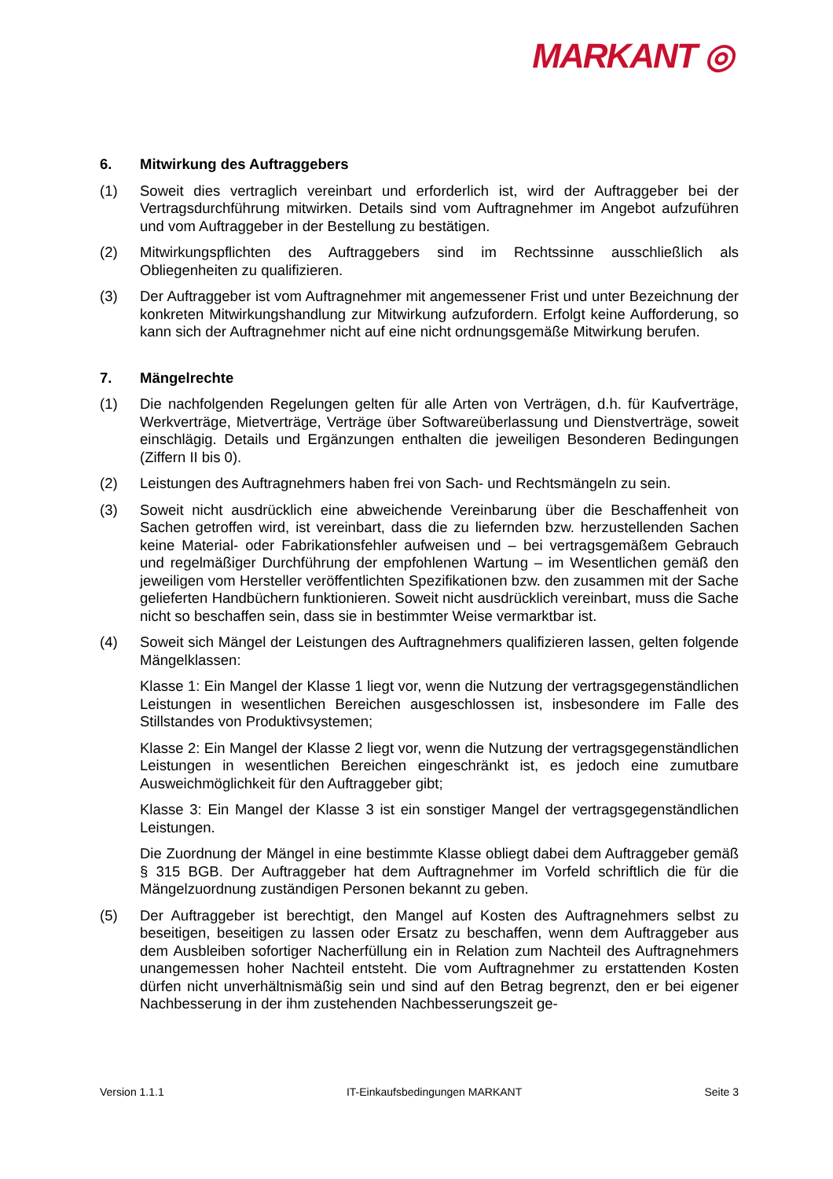MARKANT ◎
6. Mitwirkung des Auftraggebers
(1) Soweit dies vertraglich vereinbart und erforderlich ist, wird der Auftraggeber bei der Vertragsdurchführung mitwirken. Details sind vom Auftragnehmer im Angebot aufzuführen und vom Auftraggeber in der Bestellung zu bestätigen.
(2) Mitwirkungspflichten des Auftraggebers sind im Rechtssinne ausschließlich als Obliegenheiten zu qualifizieren.
(3) Der Auftraggeber ist vom Auftragnehmer mit angemessener Frist und unter Bezeichnung der konkreten Mitwirkungshandlung zur Mitwirkung aufzufordern. Erfolgt keine Aufforderung, so kann sich der Auftragnehmer nicht auf eine nicht ordnungsgemäße Mitwirkung berufen.
7. Mängelrechte
(1) Die nachfolgenden Regelungen gelten für alle Arten von Verträgen, d.h. für Kaufverträge, Werkverträge, Mietverträge, Verträge über Softwareüberlassung und Dienstverträge, soweit einschlägig. Details und Ergänzungen enthalten die jeweiligen Besonderen Bedingungen (Ziffern II bis 0).
(2) Leistungen des Auftragnehmers haben frei von Sach- und Rechtsmängeln zu sein.
(3) Soweit nicht ausdrücklich eine abweichende Vereinbarung über die Beschaffenheit von Sachen getroffen wird, ist vereinbart, dass die zu liefernden bzw. herzustellenden Sachen keine Material- oder Fabrikationsfehler aufweisen und – bei vertragsgemäßem Gebrauch und regelmäßiger Durchführung der empfohlenen Wartung – im Wesentlichen gemäß den jeweiligen vom Hersteller veröffentlichten Spezifikationen bzw. den zusammen mit der Sache gelieferten Handbüchern funktionieren. Soweit nicht ausdrücklich vereinbart, muss die Sache nicht so beschaffen sein, dass sie in bestimmter Weise vermarktbar ist.
(4) Soweit sich Mängel der Leistungen des Auftragnehmers qualifizieren lassen, gelten folgende Mängelklassen:
Klasse 1: Ein Mangel der Klasse 1 liegt vor, wenn die Nutzung der vertragsgegenständlichen Leistungen in wesentlichen Bereichen ausgeschlossen ist, insbesondere im Falle des Stillstandes von Produktivsystemen;
Klasse 2: Ein Mangel der Klasse 2 liegt vor, wenn die Nutzung der vertragsgegenständlichen Leistungen in wesentlichen Bereichen eingeschränkt ist, es jedoch eine zumutbare Ausweichmöglichkeit für den Auftraggeber gibt;
Klasse 3: Ein Mangel der Klasse 3 ist ein sonstiger Mangel der vertragsgegenständlichen Leistungen.
Die Zuordnung der Mängel in eine bestimmte Klasse obliegt dabei dem Auftraggeber gemäß § 315 BGB. Der Auftraggeber hat dem Auftragnehmer im Vorfeld schriftlich die für die Mängelzuordnung zuständigen Personen bekannt zu geben.
(5) Der Auftraggeber ist berechtigt, den Mangel auf Kosten des Auftragnehmers selbst zu beseitigen, beseitigen zu lassen oder Ersatz zu beschaffen, wenn dem Auftraggeber aus dem Ausbleiben sofortiger Nacherfüllung ein in Relation zum Nachteil des Auftragnehmers unangemessen hoher Nachteil entsteht. Die vom Auftragnehmer zu erstattenden Kosten dürfen nicht unverhältnismäßig sein und sind auf den Betrag begrenzt, den er bei eigener Nachbesserung in der ihm zustehenden Nachbesserungszeit ge-
Version 1.1.1 IT-Einkaufsbedingungen MARKANT Seite 3